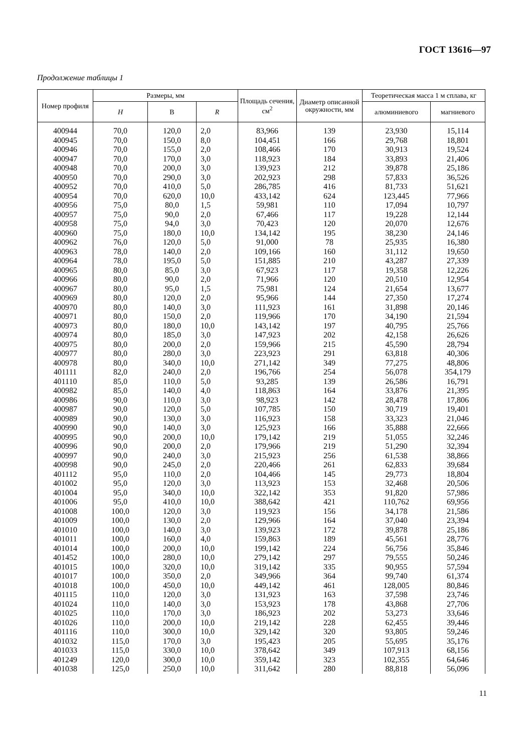ГОСТ 13616—97
Продолжение таблицы 1
| Номер профиля | Размеры, мм | | | Площадь сечения, см<sup>2</sup> | Диаметр описанной окружности, мм | Теоретическая масса 1 м сплава, кг | |
| --- | --- | --- | --- | --- | --- | --- | --- |
| | H | В | R | | | алюминиевого | магниевого |
| 400944 | 70,0 | 120,0 | 2,0 | 83,966 | 139 | 23,930 | 15,114 |
| 400945 | 70,0 | 150,0 | 8,0 | 104,451 | 166 | 29,768 | 18,801 |
| 400946 | 70,0 | 155,0 | 2,0 | 108,466 | 170 | 30,913 | 19,524 |
| 400947 | 70,0 | 170,0 | 3,0 | 118,923 | 184 | 33,893 | 21,406 |
| 400948 | 70,0 | 200,0 | 3,0 | 139,923 | 212 | 39,878 | 25,186 |
| 400950 | 70,0 | 290,0 | 3,0 | 202,923 | 298 | 57,833 | 36,526 |
| 400952 | 70,0 | 410,0 | 5,0 | 286,785 | 416 | 81,733 | 51,621 |
| 400954 | 70,0 | 620,0 | 10,0 | 433,142 | 624 | 123,445 | 77,966 |
| 400956 | 75,0 | 80,0 | 1,5 | 59,981 | 110 | 17,094 | 10,797 |
| 400957 | 75,0 | 90,0 | 2,0 | 67,466 | 117 | 19,228 | 12,144 |
| 400958 | 75,0 | 94,0 | 3,0 | 70,423 | 120 | 20,070 | 12,676 |
| 400960 | 75,0 | 180,0 | 10,0 | 134,142 | 195 | 38,230 | 24,146 |
| 400962 | 76,0 | 120,0 | 5,0 | 91,000 | 78 | 25,935 | 16,380 |
| 400963 | 78,0 | 140,0 | 2,0 | 109,166 | 160 | 31,112 | 19,650 |
| 400964 | 78,0 | 195,0 | 5,0 | 151,885 | 210 | 43,287 | 27,339 |
| 400965 | 80,0 | 85,0 | 3,0 | 67,923 | 117 | 19,358 | 12,226 |
| 400966 | 80,0 | 90,0 | 2,0 | 71,966 | 120 | 20,510 | 12,954 |
| 400967 | 80,0 | 95,0 | 1,5 | 75,981 | 124 | 21,654 | 13,677 |
| 400969 | 80,0 | 120,0 | 2,0 | 95,966 | 144 | 27,350 | 17,274 |
| 400970 | 80,0 | 140,0 | 3,0 | 111,923 | 161 | 31,898 | 20,146 |
| 400971 | 80,0 | 150,0 | 2,0 | 119,966 | 170 | 34,190 | 21,594 |
| 400973 | 80,0 | 180,0 | 10,0 | 143,142 | 197 | 40,795 | 25,766 |
| 400974 | 80,0 | 185,0 | 3,0 | 147,923 | 202 | 42,158 | 26,626 |
| 400975 | 80,0 | 200,0 | 2,0 | 159,966 | 215 | 45,590 | 28,794 |
| 400977 | 80,0 | 280,0 | 3,0 | 223,923 | 291 | 63,818 | 40,306 |
| 400978 | 80,0 | 340,0 | 10,0 | 271,142 | 349 | 77,275 | 48,806 |
| 401111 | 82,0 | 240,0 | 2,0 | 196,766 | 254 | 56,078 | 354,179 |
| 401110 | 85,0 | 110,0 | 5,0 | 93,285 | 139 | 26,586 | 16,791 |
| 400982 | 85,0 | 140,0 | 4,0 | 118,863 | 164 | 33,876 | 21,395 |
| 400986 | 90,0 | 110,0 | 3,0 | 98,923 | 142 | 28,478 | 17,806 |
| 400987 | 90,0 | 120,0 | 5,0 | 107,785 | 150 | 30,719 | 19,401 |
| 400989 | 90,0 | 130,0 | 3,0 | 116,923 | 158 | 33,323 | 21,046 |
| 400990 | 90,0 | 140,0 | 3,0 | 125,923 | 166 | 35,888 | 22,666 |
| 400995 | 90,0 | 200,0 | 10,0 | 179,142 | 219 | 51,055 | 32,246 |
| 400996 | 90,0 | 200,0 | 2,0 | 179,966 | 219 | 51,290 | 32,394 |
| 400997 | 90,0 | 240,0 | 3,0 | 215,923 | 256 | 61,538 | 38,866 |
| 400998 | 90,0 | 245,0 | 2,0 | 220,466 | 261 | 62,833 | 39,684 |
| 401112 | 95,0 | 110,0 | 2,0 | 104,466 | 145 | 29,773 | 18,804 |
| 401002 | 95,0 | 120,0 | 3,0 | 113,923 | 153 | 32,468 | 20,506 |
| 401004 | 95,0 | 340,0 | 10,0 | 322,142 | 353 | 91,820 | 57,986 |
| 401006 | 95,0 | 410,0 | 10,0 | 388,642 | 421 | 110,762 | 69,956 |
| 401008 | 100,0 | 120,0 | 3,0 | 119,923 | 156 | 34,178 | 21,586 |
| 401009 | 100,0 | 130,0 | 2,0 | 129,966 | 164 | 37,040 | 23,394 |
| 401010 | 100,0 | 140,0 | 3,0 | 139,923 | 172 | 39,878 | 25,186 |
| 401011 | 100,0 | 160,0 | 4,0 | 159,863 | 189 | 45,561 | 28,776 |
| 401014 | 100,0 | 200,0 | 10,0 | 199,142 | 224 | 56,756 | 35,846 |
| 401452 | 100,0 | 280,0 | 10,0 | 279,142 | 297 | 79,555 | 50,246 |
| 401015 | 100,0 | 320,0 | 10,0 | 319,142 | 335 | 90,955 | 57,594 |
| 401017 | 100,0 | 350,0 | 2,0 | 349,966 | 364 | 99,740 | 61,374 |
| 401018 | 100,0 | 450,0 | 10,0 | 449,142 | 461 | 128,005 | 80,846 |
| 401115 | 110,0 | 120,0 | 3,0 | 131,923 | 163 | 37,598 | 23,746 |
| 401024 | 110,0 | 140,0 | 3,0 | 153,923 | 178 | 43,868 | 27,706 |
| 401025 | 110,0 | 170,0 | 3,0 | 186,923 | 202 | 53,273 | 33,646 |
| 401026 | 110,0 | 200,0 | 10,0 | 219,142 | 228 | 62,455 | 39,446 |
| 401116 | 110,0 | 300,0 | 10,0 | 329,142 | 320 | 93,805 | 59,246 |
| 401032 | 115,0 | 170,0 | 3,0 | 195,423 | 205 | 55,695 | 35,176 |
| 401033 | 115,0 | 330,0 | 10,0 | 378,642 | 349 | 107,913 | 68,156 |
| 401249 | 120,0 | 300,0 | 10,0 | 359,142 | 323 | 102,355 | 64,646 |
| 401038 | 125,0 | 250,0 | 10,0 | 311,642 | 280 | 88,818 | 56,096 |
11